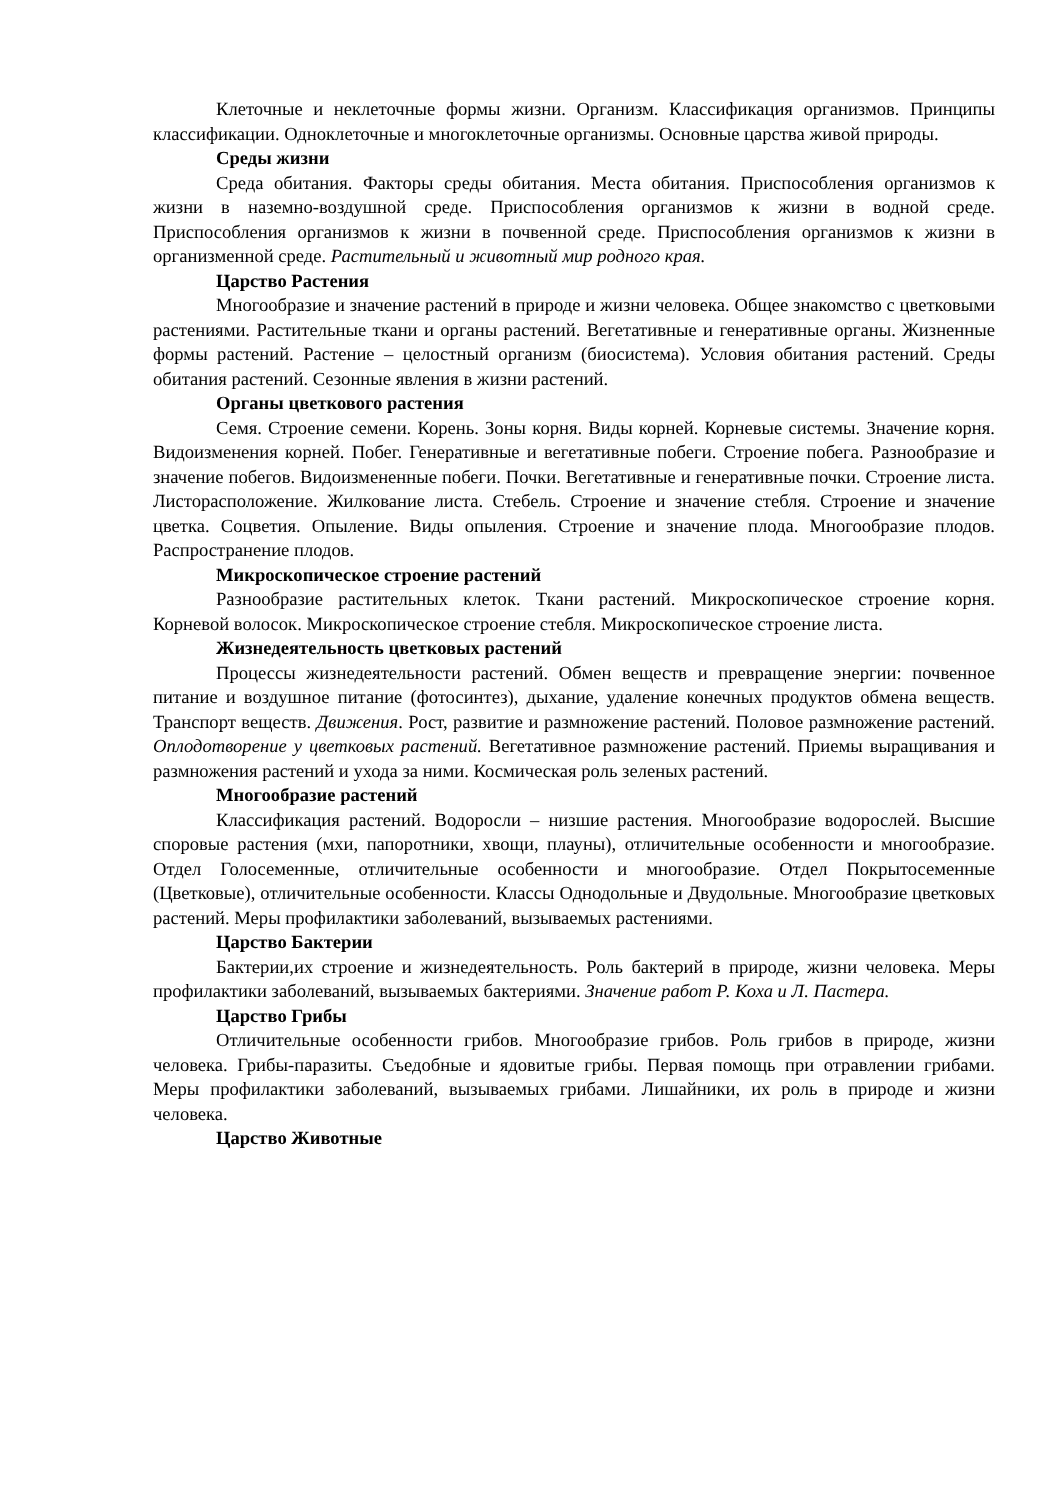Клеточные и неклеточные формы жизни. Организм. Классификация организмов. Принципы классификации. Одноклеточные и многоклеточные организмы. Основные царства живой природы.
Среды жизни
Среда обитания. Факторы среды обитания. Места обитания. Приспособления организмов к жизни в наземно-воздушной среде. Приспособления организмов к жизни в водной среде. Приспособления организмов к жизни в почвенной среде. Приспособления организмов к жизни в организменной среде. Растительный и животный мир родного края.
Царство Растения
Многообразие и значение растений в природе и жизни человека. Общее знакомство с цветковыми растениями. Растительные ткани и органы растений. Вегетативные и генеративные органы. Жизненные формы растений. Растение – целостный организм (биосистема). Условия обитания растений. Среды обитания растений. Сезонные явления в жизни растений.
Органы цветкового растения
Семя. Строение семени. Корень. Зоны корня. Виды корней. Корневые системы. Значение корня. Видоизменения корней. Побег. Генеративные и вегетативные побеги. Строение побега. Разнообразие и значение побегов. Видоизмененные побеги. Почки. Вегетативные и генеративные почки. Строение листа. Листорасположение. Жилкование листа. Стебель. Строение и значение стебля. Строение и значение цветка. Соцветия. Опыление. Виды опыления. Строение и значение плода. Многообразие плодов. Распространение плодов.
Микроскопическое строение растений
Разнообразие растительных клеток. Ткани растений. Микроскопическое строение корня. Корневой волосок. Микроскопическое строение стебля. Микроскопическое строение листа.
Жизнедеятельность цветковых растений
Процессы жизнедеятельности растений. Обмен веществ и превращение энергии: почвенное питание и воздушное питание (фотосинтез), дыхание, удаление конечных продуктов обмена веществ. Транспорт веществ. Движения. Рост, развитие и размножение растений. Половое размножение растений. Оплодотворение у цветковых растений. Вегетативное размножение растений. Приемы выращивания и размножения растений и ухода за ними. Космическая роль зеленых растений.
Многообразие растений
Классификация растений. Водоросли – низшие растения. Многообразие водорослей. Высшие споровые растения (мхи, папоротники, хвощи, плауны), отличительные особенности и многообразие. Отдел Голосеменные, отличительные особенности и многообразие. Отдел Покрытосеменные (Цветковые), отличительные особенности. Классы Однодольные и Двудольные. Многообразие цветковых растений. Меры профилактики заболеваний, вызываемых растениями.
Царство Бактерии
Бактерии,их строение и жизнедеятельность. Роль бактерий в природе, жизни человека. Меры профилактики заболеваний, вызываемых бактериями. Значение работ Р. Коха и Л. Пастера.
Царство Грибы
Отличительные особенности грибов. Многообразие грибов. Роль грибов в природе, жизни человека. Грибы-паразиты. Съедобные и ядовитые грибы. Первая помощь при отравлении грибами. Меры профилактики заболеваний, вызываемых грибами. Лишайники, их роль в природе и жизни человека.
Царство Животные